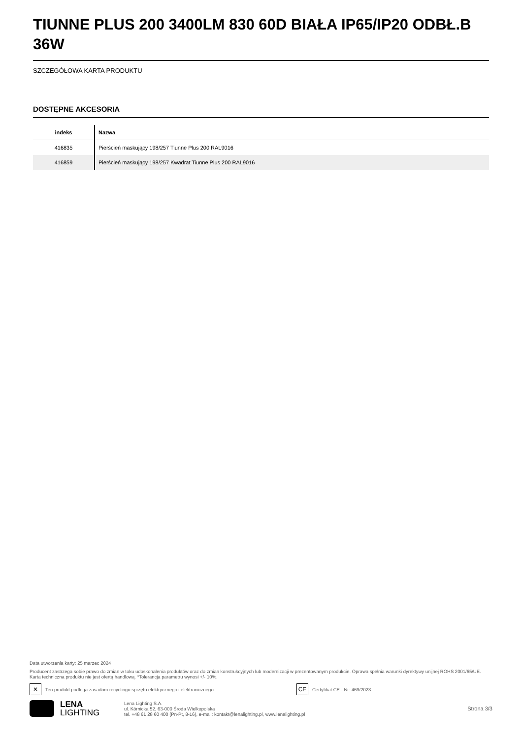TIUNNE PLUS 200 3400LM 830 60D BIAŁA IP65/IP20 ODBŁ.B 36W
SZCZEGÓŁOWA KARTA PRODUKTU
DOSTĘPNE AKCESORIA
| indeks | Nazwa |
| --- | --- |
| 416835 | Pierścień maskujący 198/257 Tiunne Plus 200 RAL9016 |
| 416859 | Pierścień maskujący 198/257 Kwadrat Tiunne Plus 200 RAL9016 |
Data utworzenia karty: 25 marzec 2024
Producent zastrzega sobie prawo do zmian w toku udoskonalenia produktów oraz do zmian konstrukcyjnych lub modernizacji w prezentowanym produkcie. Oprawa spełnia warunki dyrektywy unijnej ROHS 2001/65/UE. Karta techniczna produktu nie jest ofertą handlową. *Tolerancja parametru wynosi +/- 10%.
✕
Ten produkt podlega zasadom recyclingu sprzętu elektrycznego i elektronicznego
CE
Certyfikat CE - Nr: 469/2023
LENA
LIGHTING
Lena Lighting S.A.
ul. Kórnicka 52, 63-000 Środa Wielkopolska
tel. +48 61 28 60 400 (Pn-Pt, 8-16), e-mail: kontakt@lenalighting.pl, www.lenalighting.pl
Strona 3/3